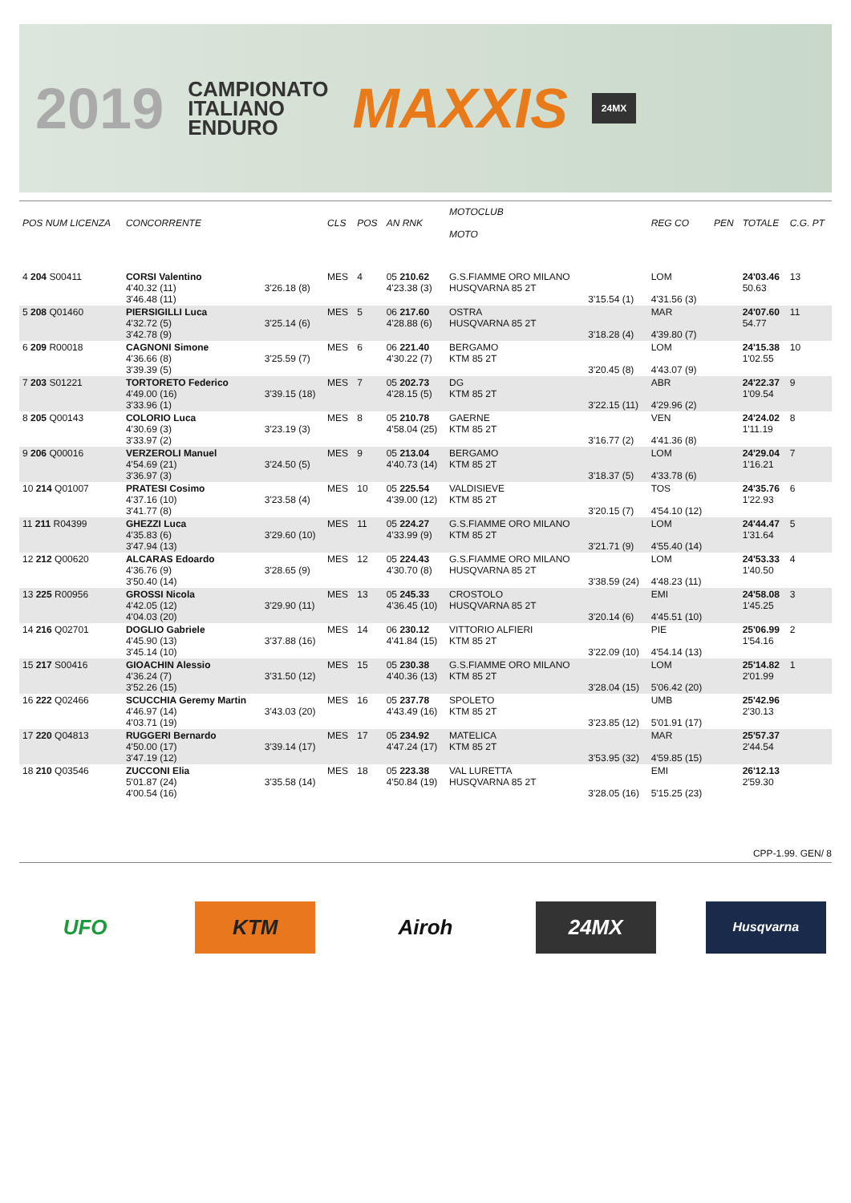2019
CAMPIONATO
ITALIANO
ENDURO
MAXXIS
24MX
| POS NUM LICENZA | CONCORRENTE | | CLS | POS | AN RNK | MOTOCLUB MOTO | | REG CO | PEN | TOTALE | C.G. PT |
| --- | --- | --- | --- | --- | --- | --- | --- | --- | --- | --- | --- |
| 4 204 S00411 | CORSI Valentino 4'40.32 (11) 3'46.48 (11) | 3'26.18 (8) | MES | 4 | 05 210.62 4'23.38 (3) | G.S.FIAMME ORO MILANO HUSQVARNA 85 2T | 3'15.54 (1) | LOM 4'31.56 (3) | | 24'03.46 50.63 | 13 |
| 5 208 Q01460 | PIERSIGILLI Luca 4'32.72 (5) 3'42.78 (9) | 3'25.14 (6) | MES | 5 | 06 217.60 4'28.88 (6) | OSTRA HUSQVARNA 85 2T | 3'18.28 (4) | MAR 4'39.80 (7) | | 24'07.60 54.77 | 11 |
| 6 209 R00018 | CAGNONI Simone 4'36.66 (8) 3'39.39 (5) | 3'25.59 (7) | MES | 6 | 06 221.40 4'30.22 (7) | BERGAMO KTM 85 2T | 3'20.45 (8) | LOM 4'43.07 (9) | | 24'15.38 1'02.55 | 10 |
| 7 203 S01221 | TORTORETO Federico 4'49.00 (16) 3'33.96 (1) | 3'39.15 (18) | MES | 7 | 05 202.73 4'28.15 (5) | DG KTM 85 2T | 3'22.15 (11) | ABR 4'29.96 (2) | | 24'22.37 1'09.54 | 9 |
| 8 205 Q00143 | COLORIO Luca 4'30.69 (3) 3'33.97 (2) | 3'23.19 (3) | MES | 8 | 05 210.78 4'58.04 (25) | GAERNE KTM 85 2T | 3'16.77 (2) | VEN 4'41.36 (8) | | 24'24.02 1'11.19 | 8 |
| 9 206 Q00016 | VERZEROLI Manuel 4'54.69 (21) 3'36.97 (3) | 3'24.50 (5) | MES | 9 | 05 213.04 4'40.73 (14) | BERGAMO KTM 85 2T | 3'18.37 (5) | LOM 4'33.78 (6) | | 24'29.04 1'16.21 | 7 |
| 10 214 Q01007 | PRATESI Cosimo 4'37.16 (10) 3'41.77 (8) | 3'23.58 (4) | MES | 10 | 05 225.54 4'39.00 (12) | VALDISIEVE KTM 85 2T | 3'20.15 (7) | TOS 4'54.10 (12) | | 24'35.76 1'22.93 | 6 |
| 11 211 R04399 | GHEZZI Luca 4'35.83 (6) 3'47.94 (13) | 3'29.60 (10) | MES | 11 | 05 224.27 4'33.99 (9) | G.S.FIAMME ORO MILANO KTM 85 2T | 3'21.71 (9) | LOM 4'55.40 (14) | | 24'44.47 1'31.64 | 5 |
| 12 212 Q00620 | ALCARAS Edoardo 4'36.76 (9) 3'50.40 (14) | 3'28.65 (9) | MES | 12 | 05 224.43 4'30.70 (8) | G.S.FIAMME ORO MILANO HUSQVARNA 85 2T | 3'38.59 (24) | LOM 4'48.23 (11) | | 24'53.33 1'40.50 | 4 |
| 13 225 R00956 | GROSSI Nicola 4'42.05 (12) 4'04.03 (20) | 3'29.90 (11) | MES | 13 | 05 245.33 4'36.45 (10) | CROSTOLO HUSQVARNA 85 2T | 3'20.14 (6) | EMI 4'45.51 (10) | | 24'58.08 1'45.25 | 3 |
| 14 216 Q02701 | DOGLIO Gabriele 4'45.90 (13) 3'45.14 (10) | 3'37.88 (16) | MES | 14 | 06 230.12 4'41.84 (15) | VITTORIO ALFIERI KTM 85 2T | 3'22.09 (10) | PIE 4'54.14 (13) | | 25'06.99 1'54.16 | 2 |
| 15 217 S00416 | GIOACHIN Alessio 4'36.24 (7) 3'52.26 (15) | 3'31.50 (12) | MES | 15 | 05 230.38 4'40.36 (13) | G.S.FIAMME ORO MILANO KTM 85 2T | 3'28.04 (15) | LOM 5'06.42 (20) | | 25'14.82 2'01.99 | 1 |
| 16 222 Q02466 | SCUCCHIA Geremy Martin 4'46.97 (14) 4'03.71 (19) | 3'43.03 (20) | MES | 16 | 05 237.78 4'43.49 (16) | SPOLETO KTM 85 2T | 3'23.85 (12) | UMB 5'01.91 (17) | | 25'42.96 2'30.13 | |
| 17 220 Q04813 | RUGGERI Bernardo 4'50.00 (17) 3'47.19 (12) | 3'39.14 (17) | MES | 17 | 05 234.92 4'47.24 (17) | MATELICA KTM 85 2T | 3'53.95 (32) | MAR 4'59.85 (15) | | 25'57.37 2'44.54 | |
| 18 210 Q03546 | ZUCCONI Elia 5'01.87 (24) 4'00.54 (16) | 3'35.58 (14) | MES | 18 | 05 223.38 4'50.84 (19) | VAL LURETTA HUSQVARNA 85 2T | 3'28.05 (16) | EMI 5'15.25 (23) | | 26'12.13 2'59.30 | |
CPP-1.99. GEN/ 8
UFO KTM Airoh 24MX
Husqvarna